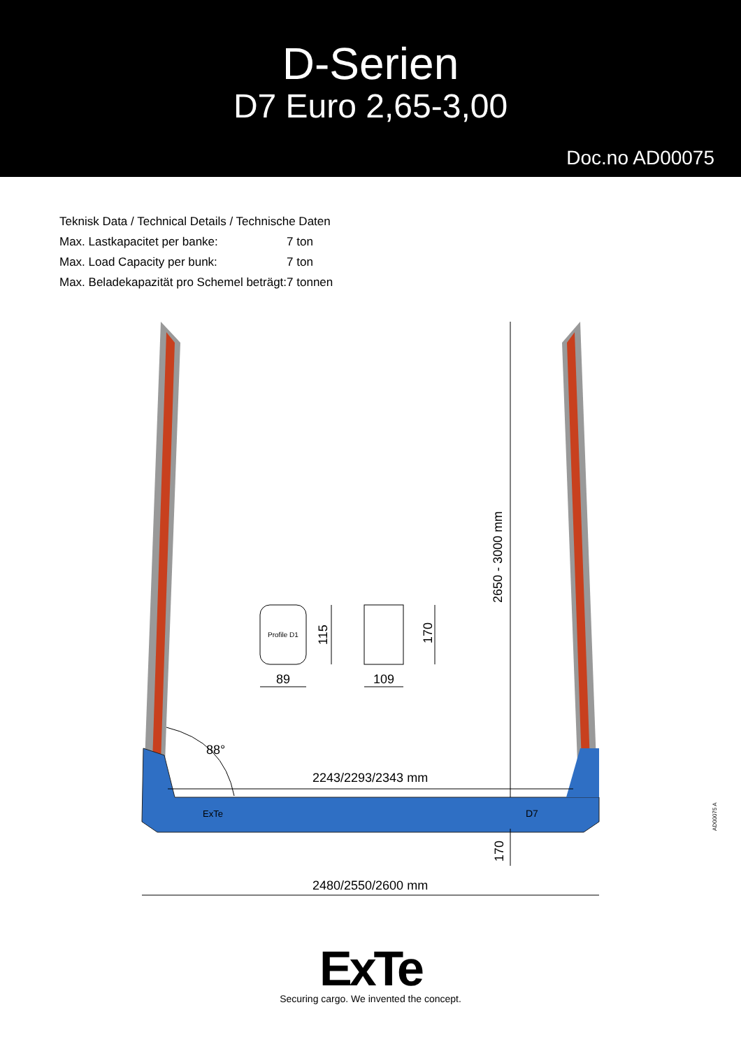D-Serien
D7 Euro 2,65-3,00
Doc.no AD00075
| Teknisk Data / Technical Details / Technische Daten | |
| Max. Lastkapacitet per banke: | 7 ton |
| Max. Load Capacity per bunk: | 7 ton |
| Max. Beladekapazität pro Schemel beträgt: | 7 tonnen |
2650 - 3000 mm
170
115
170
89
109
88°
2243/2293/2343 mm
2480/2550/2600 mm
Profile D1
ExTe
D7
AD00075 A
ExTe
Securing cargo. We invented the concept.